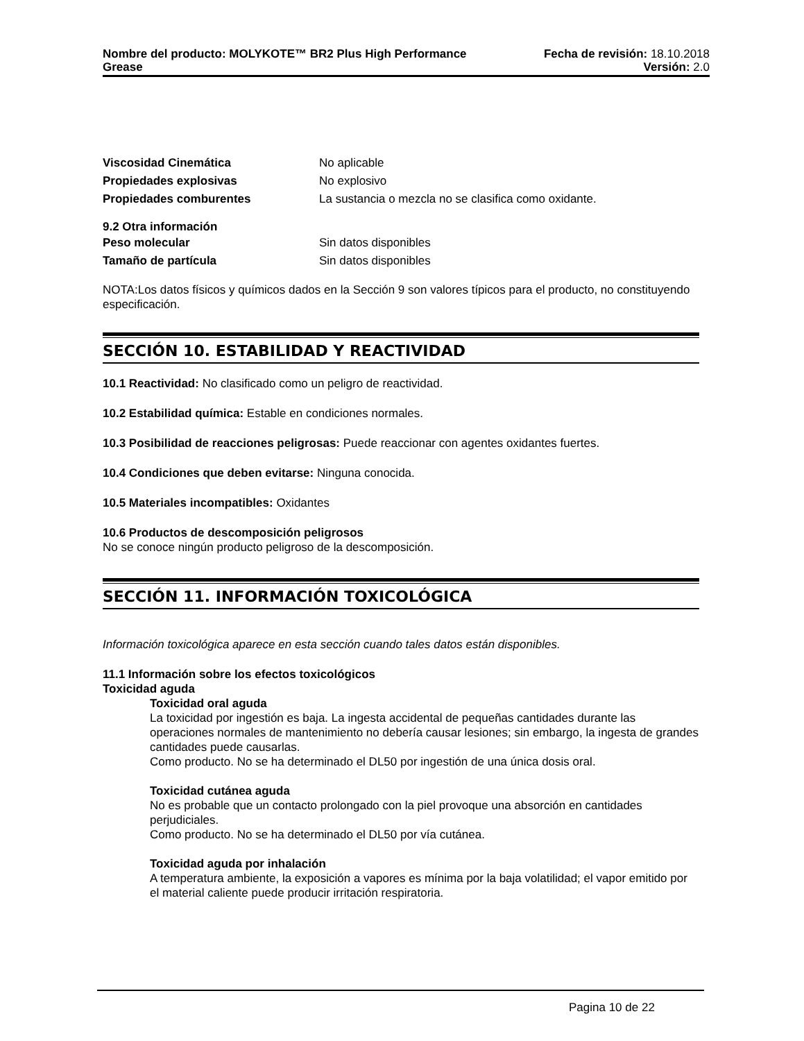Nombre del producto: MOLYKOTE™ BR2 Plus High Performance Fecha de revisión: 18.10.2018
Grease Versión: 2.0
Viscosidad Cinemática No aplicable
Propiedades explosivas No explosivo
Propiedades comburentes La sustancia o mezcla no se clasifica como oxidante.
9.2 Otra información
Peso molecular Sin datos disponibles
Tamaño de partícula Sin datos disponibles
NOTA:Los datos físicos y químicos dados en la Sección 9 son valores típicos para el producto, no constituyendo especificación.
SECCIÓN 10. ESTABILIDAD Y REACTIVIDAD
10.1 Reactividad: No clasificado como un peligro de reactividad.
10.2 Estabilidad química: Estable en condiciones normales.
10.3 Posibilidad de reacciones peligrosas: Puede reaccionar con agentes oxidantes fuertes.
10.4 Condiciones que deben evitarse: Ninguna conocida.
10.5 Materiales incompatibles: Oxidantes
10.6 Productos de descomposición peligrosos
No se conoce ningún producto peligroso de la descomposición.
SECCIÓN 11. INFORMACIÓN TOXICOLÓGICA
Información toxicológica aparece en esta sección cuando tales datos están disponibles.
11.1 Información sobre los efectos toxicológicos
Toxicidad aguda
Toxicidad oral aguda
La toxicidad por ingestión es baja. La ingesta accidental de pequeñas cantidades durante las operaciones normales de mantenimiento no debería causar lesiones; sin embargo, la ingesta de grandes cantidades puede causarlas.
Como producto. No se ha determinado el DL50 por ingestión de una única dosis oral.
Toxicidad cutánea aguda
No es probable que un contacto prolongado con la piel provoque una absorción en cantidades perjudiciales.
Como producto. No se ha determinado el DL50 por vía cutánea.
Toxicidad aguda por inhalación
A temperatura ambiente, la exposición a vapores es mínima por la baja volatilidad; el vapor emitido por el material caliente puede producir irritación respiratoria.
Pagina 10 de 22